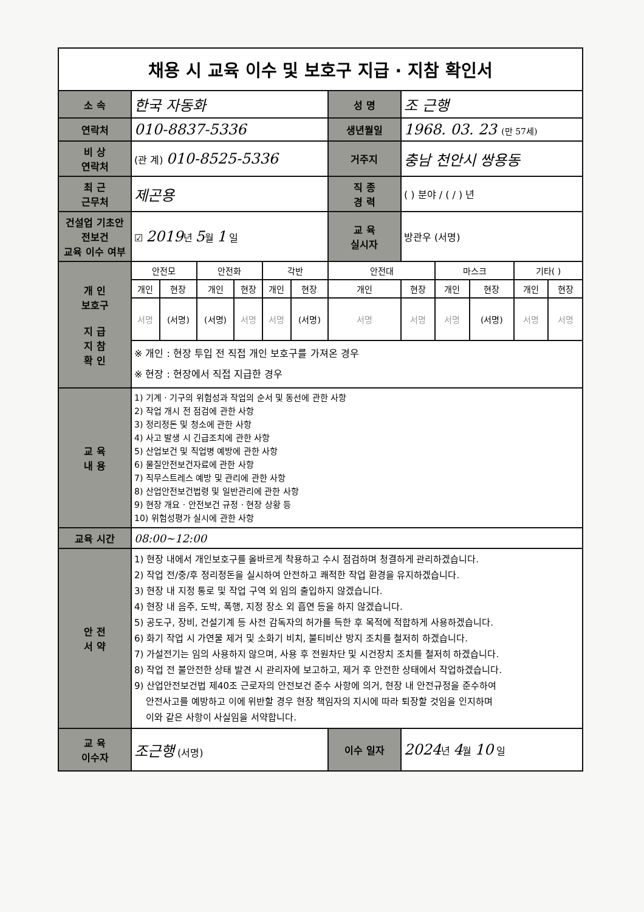채용 시 교육 이수 및 보호구 지급 · 지참 확인서
| 소 속 | 한국 자동화 | | | | | | 성 명 | 조 근행 | | | | |
| 연락처 | 010-8837-5336 | | | | | | 생년월일 | 1968. 03. 23 (만 57세) | | | | |
| 비 상 연락처 | (관 계) 010-8525-5336 | | | | | | 거주지 | 충남 천안시 쌍용동 | | | | |
| 최 근 근무처 | 제곤용 | | | | | | 직 종 경 력 | ( ) 분야 / ( / ) 년 | | | | |
| 건설업 기초안전보건 교육 이수 여부 | ☑ 2019 년 5 월 1 일 | | | | | | 교 육 실시자 | 방관우 (서명) | | | | |
| 개 인 보호구 지 급 지 참 확 인 | 안전모 | | 안전화 | | 각반 | | 안전대 | | 마스크 | | 기타( ) | |
| | 개인 | 현장 | 개인 | 현장 | 개인 | 현장 | 개인 | 현장 | 개인 | 현장 | 개인 | 현장 |
| | 서명 | (서명) | (서명) | 서명 | 서명 | (서명) | 서명 | 서명 | 서명 | (서명) | 서명 | 서명 |
| | ※ 개인 : 현장 투입 전 직접 개인 보호구를 가져온 경우 ※ 현장 : 현장에서 직접 지급한 경우 | | | | | | | | | | | |
| 교 육 내 용 | 1) 기계 · 기구의 위험성과 작업의 순서 및 동선에 관한 사항 2) 작업 개시 전 점검에 관한 사항 3) 정리정돈 및 청소에 관한 사항 4) 사고 발생 시 긴급조치에 관한 사항 5) 산업보건 및 직업병 예방에 관한 사항 6) 물질안전보건자료에 관한 사항 7) 직무스트레스 예방 및 관리에 관한 사항 8) 산업안전보건법령 및 일반관리에 관한 사항 9) 현장 개요 · 안전보건 규정 · 현장 상황 등 10) 위험성평가 실시에 관한 사항 | | | | | | | | | | | |
| 교육 시간 | 08:00~12:00 | | | | | | | | | | | |
| 안 전 서 약 | 1) 현장 내에서 개인보호구를 올바르게 착용하고 수시 점검하며 청결하게 관리하겠습니다. 2) 작업 전/중/후 정리정돈을 실시하여 안전하고 쾌적한 작업 환경을 유지하겠습니다. 3) 현장 내 지정 통로 및 작업 구역 외 임의 출입하지 않겠습니다. 4) 현장 내 음주, 도박, 폭행, 지정 장소 외 흡연 등을 하지 않겠습니다. 5) 공도구, 장비, 건설기계 등 사전 감독자의 허가를 득한 후 목적에 적합하게 사용하겠습니다. 6) 화기 작업 시 가연물 제거 및 소화기 비치, 불티비산 방지 조치를 철저히 하겠습니다. 7) 가설전기는 임의 사용하지 않으며, 사용 후 전원차단 및 시건장치 조치를 철저히 하겠습니다. 8) 작업 전 불안전한 상태 발견 시 관리자에 보고하고, 제거 후 안전한 상태에서 작업하겠습니다. 9) 산업안전보건법 제40조 근로자의 안전보건 준수 사항에 의거, 현장 내 안전규정을 준수하여 안전사고를 예방하고 이에 위반할 경우 현장 책임자의 지시에 따라 퇴장할 것임을 인지하며 이와 같은 사항이 사실임을 서약합니다. | | | | | | | | | | | |
| 교 육 이수자 | 조근행 (서명) | | | | | | 이수 일자 | 2024 년 4 월 10 일 | | | | |